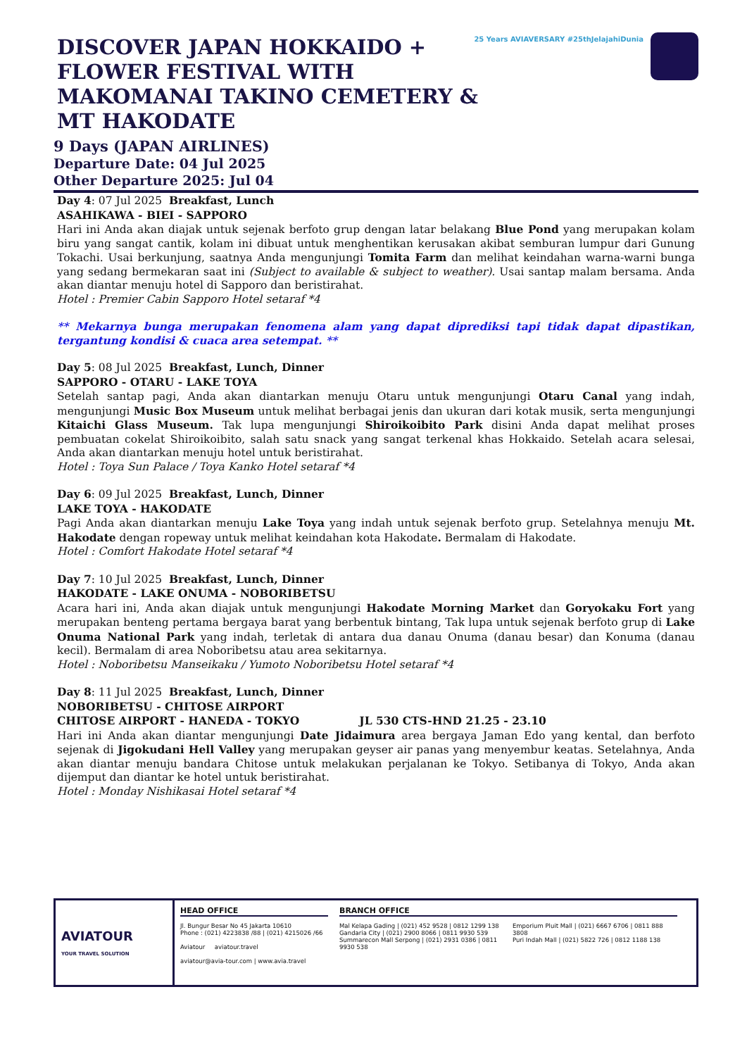25 Years AVIAVERSARY #25thJelajahiDunia
DISCOVER JAPAN HOKKAIDO + FLOWER FESTIVAL WITH MAKOMANAI TAKINO CEMETERY & MT HAKODATE
9 Days (JAPAN AIRLINES)
Departure Date: 04 Jul 2025
Other Departure 2025: Jul 04
Day 4: 07 Jul 2025 Breakfast, Lunch
ASAHIKAWA - BIEI - SAPPORO
Hari ini Anda akan diajak untuk sejenak berfoto grup dengan latar belakang Blue Pond yang merupakan kolam biru yang sangat cantik, kolam ini dibuat untuk menghentikan kerusakan akibat semburan lumpur dari Gunung Tokachi. Usai berkunjung, saatnya Anda mengunjungi Tomita Farm dan melihat keindahan warna-warni bunga yang sedang bermekaran saat ini (Subject to available & subject to weather). Usai santap malam bersama. Anda akan diantar menuju hotel di Sapporo dan beristirahat.
Hotel : Premier Cabin Sapporo Hotel setaraf *4
** Mekarnya bunga merupakan fenomena alam yang dapat diprediksi tapi tidak dapat dipastikan, tergantung kondisi & cuaca area setempat. **
Day 5: 08 Jul 2025 Breakfast, Lunch, Dinner
SAPPORO - OTARU - LAKE TOYA
Setelah santap pagi, Anda akan diantarkan menuju Otaru untuk mengunjungi Otaru Canal yang indah, mengunjungi Music Box Museum untuk melihat berbagai jenis dan ukuran dari kotak musik, serta mengunjungi Kitaichi Glass Museum. Tak lupa mengunjungi Shiroikoibito Park disini Anda dapat melihat proses pembuatan cokelat Shiroikoibito, salah satu snack yang sangat terkenal khas Hokkaido. Setelah acara selesai, Anda akan diantarkan menuju hotel untuk beristirahat.
Hotel : Toya Sun Palace / Toya Kanko Hotel setaraf *4
Day 6: 09 Jul 2025 Breakfast, Lunch, Dinner
LAKE TOYA - HAKODATE
Pagi Anda akan diantarkan menuju Lake Toya yang indah untuk sejenak berfoto grup. Setelahnya menuju Mt. Hakodate dengan ropeway untuk melihat keindahan kota Hakodate. Bermalam di Hakodate.
Hotel : Comfort Hakodate Hotel setaraf *4
Day 7: 10 Jul 2025 Breakfast, Lunch, Dinner
HAKODATE - LAKE ONUMA - NOBORIBETSU
Acara hari ini, Anda akan diajak untuk mengunjungi Hakodate Morning Market dan Goryokaku Fort yang merupakan benteng pertama bergaya barat yang berbentuk bintang, Tak lupa untuk sejenak berfoto grup di Lake Onuma National Park yang indah, terletak di antara dua danau Onuma (danau besar) dan Konuma (danau kecil). Bermalam di area Noboribetsu atau area sekitarnya.
Hotel : Noboribetsu Manseikaku / Yumoto Noboribetsu Hotel setaraf *4
Day 8: 11 Jul 2025 Breakfast, Lunch, Dinner
NOBORIBETSU - CHITOSE AIRPORT
CHITOSE AIRPORT - HANEDA - TOKYO JL 530 CTS-HND 21.25 - 23.10
Hari ini Anda akan diantar mengunjungi Date Jidaimura area bergaya Jaman Edo yang kental, dan berfoto sejenak di Jigokudani Hell Valley yang merupakan geyser air panas yang menyembur keatas. Setelahnya, Anda akan diantar menuju bandara Chitose untuk melakukan perjalanan ke Tokyo. Setibanya di Tokyo, Anda akan dijemput dan diantar ke hotel untuk beristirahat.
Hotel : Monday Nishikasai Hotel setaraf *4
AVIATOUR
YOUR TRAVEL SOLUTION
HEAD OFFICE
Jl. Bungur Besar No 45 Jakarta 10610
Phone : (021) 4223838 /88 | (021) 4215026 /66
Aviatour aviatour.travel
aviatour@avia-tour.com | www.avia.travel
BRANCH OFFICE
Mal Kelapa Gading | (021) 452 9528 | 0812 1299 138
Gandaria City | (021) 2900 8066 | 0811 9930 539
Summarecon Mall Serpong | (021) 2931 0386 | 0811 9930 538
Emporium Pluit Mall | (021) 6667 6706 | 0811 888 3808
Puri Indah Mall | (021) 5822 726 | 0812 1188 138